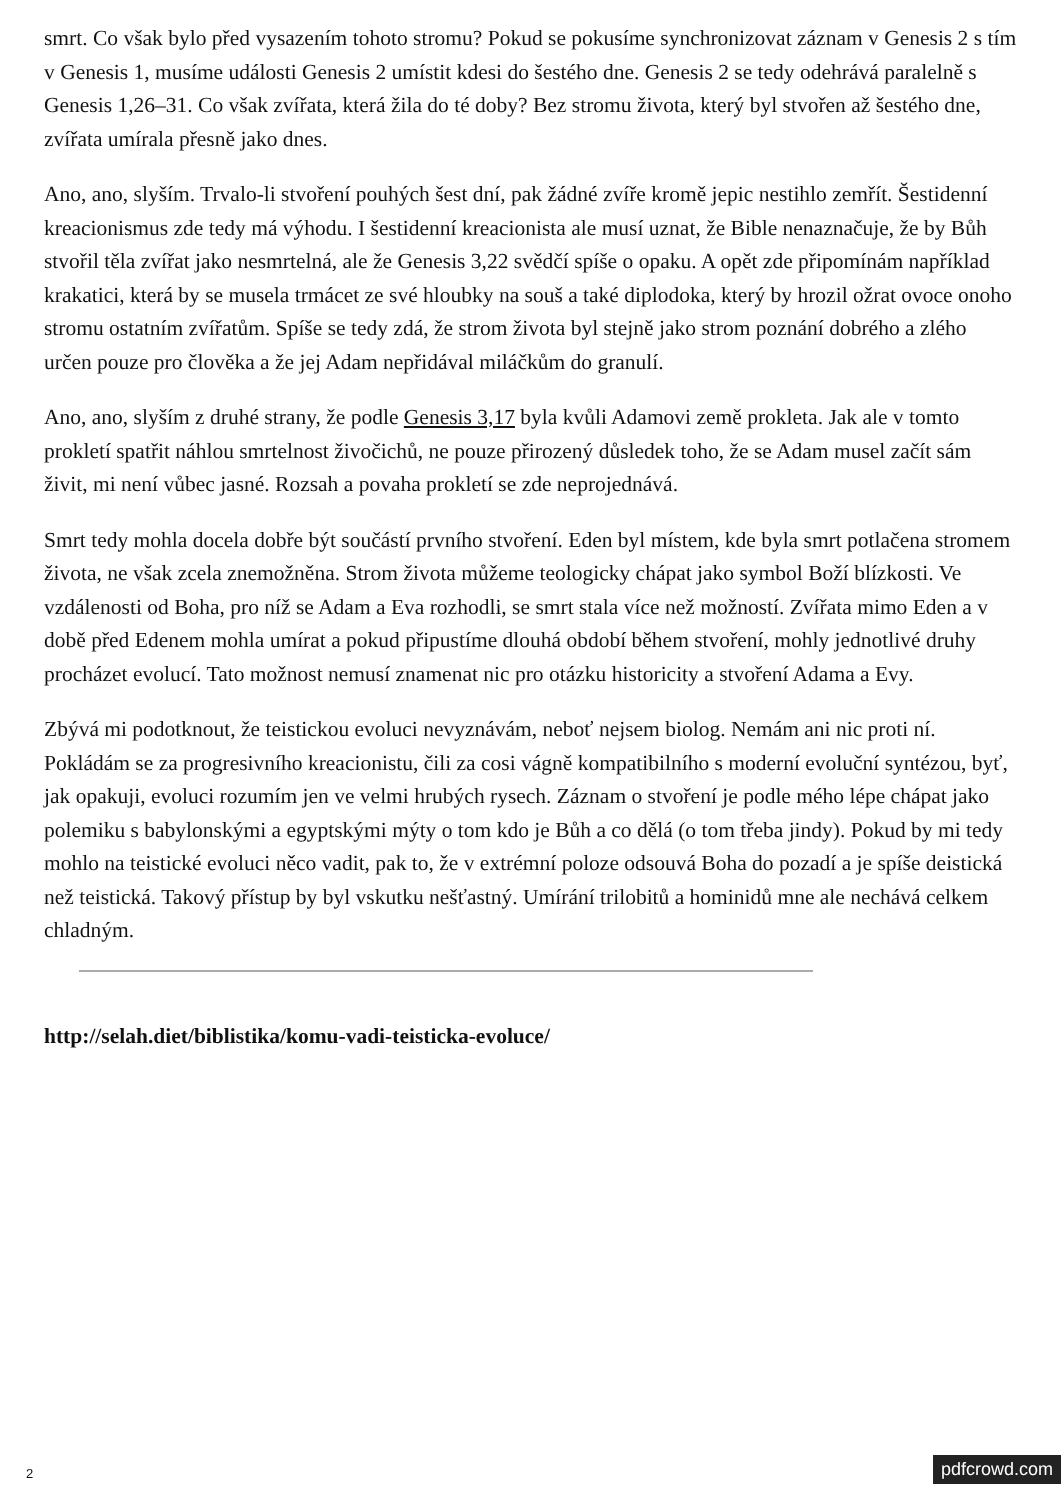smrt. Co však bylo před vysazením tohoto stromu? Pokud se pokusíme synchronizovat záznam v Genesis 2 s tím v Genesis 1, musíme události Genesis 2 umístit kdesi do šestého dne. Genesis 2 se tedy odehrává paralelně s Genesis 1,26–31. Co však zvířata, která žila do té doby? Bez stromu života, který byl stvořen až šestého dne, zvířata umírala přesně jako dnes.
Ano, ano, slyším. Trvalo-li stvoření pouhých šest dní, pak žádné zvíře kromě jepic nestihlo zemřít. Šestidenní kreacionismus zde tedy má výhodu. I šestidenní kreacionista ale musí uznat, že Bible nenaznačuje, že by Bůh stvořil těla zvířat jako nesmrtelná, ale že Genesis 3,22 svědčí spíše o opaku. A opět zde připomínám například krakatici, která by se musela trmácet ze své hloubky na souš a také diplodoka, který by hrozil ožrat ovoce onoho stromu ostatním zvířatům. Spíše se tedy zdá, že strom života byl stejně jako strom poznání dobrého a zlého určen pouze pro člověka a že jej Adam nepřidával miláčkům do granulí.
Ano, ano, slyším z druhé strany, že podle Genesis 3,17 byla kvůli Adamovi země prokleta. Jak ale v tomto prokletí spatřit náhlou smrtelnost živočichů, ne pouze přirozený důsledek toho, že se Adam musel začít sám živit, mi není vůbec jasné. Rozsah a povaha prokletí se zde neprojednává.
Smrt tedy mohla docela dobře být součástí prvního stvoření. Eden byl místem, kde byla smrt potlačena stromem života, ne však zcela znemožněna. Strom života můžeme teologicky chápat jako symbol Boží blízkosti. Ve vzdálenosti od Boha, pro níž se Adam a Eva rozhodli, se smrt stala více než možností. Zvířata mimo Eden a v době před Edenem mohla umírat a pokud připustíme dlouhá období během stvoření, mohly jednotlivé druhy procházet evolucí. Tato možnost nemusí znamenat nic pro otázku historicity a stvoření Adama a Evy.
Zbývá mi podotknout, že teistickou evoluci nevyznávám, neboť nejsem biolog. Nemám ani nic proti ní. Pokládám se za progresivního kreacionistu, čili za cosi vágně kompatibilního s moderní evoluční syntézou, byť, jak opakuji, evoluci rozumím jen ve velmi hrubých rysech. Záznam o stvoření je podle mého lépe chápat jako polemiku s babylonskými a egyptskými mýty o tom kdo je Bůh a co dělá (o tom třeba jindy). Pokud by mi tedy mohlo na teistické evoluci něco vadit, pak to, že v extrémní poloze odsouvá Boha do pozadí a je spíše deistická než teistická. Takový přístup by byl vskutku nešťastný. Umírání trilobitů a hominidů mne ale nechává celkem chladným.
http://selah.diet/biblistika/komu-vadi-teisticka-evoluce/
2 pdfcrowd.com